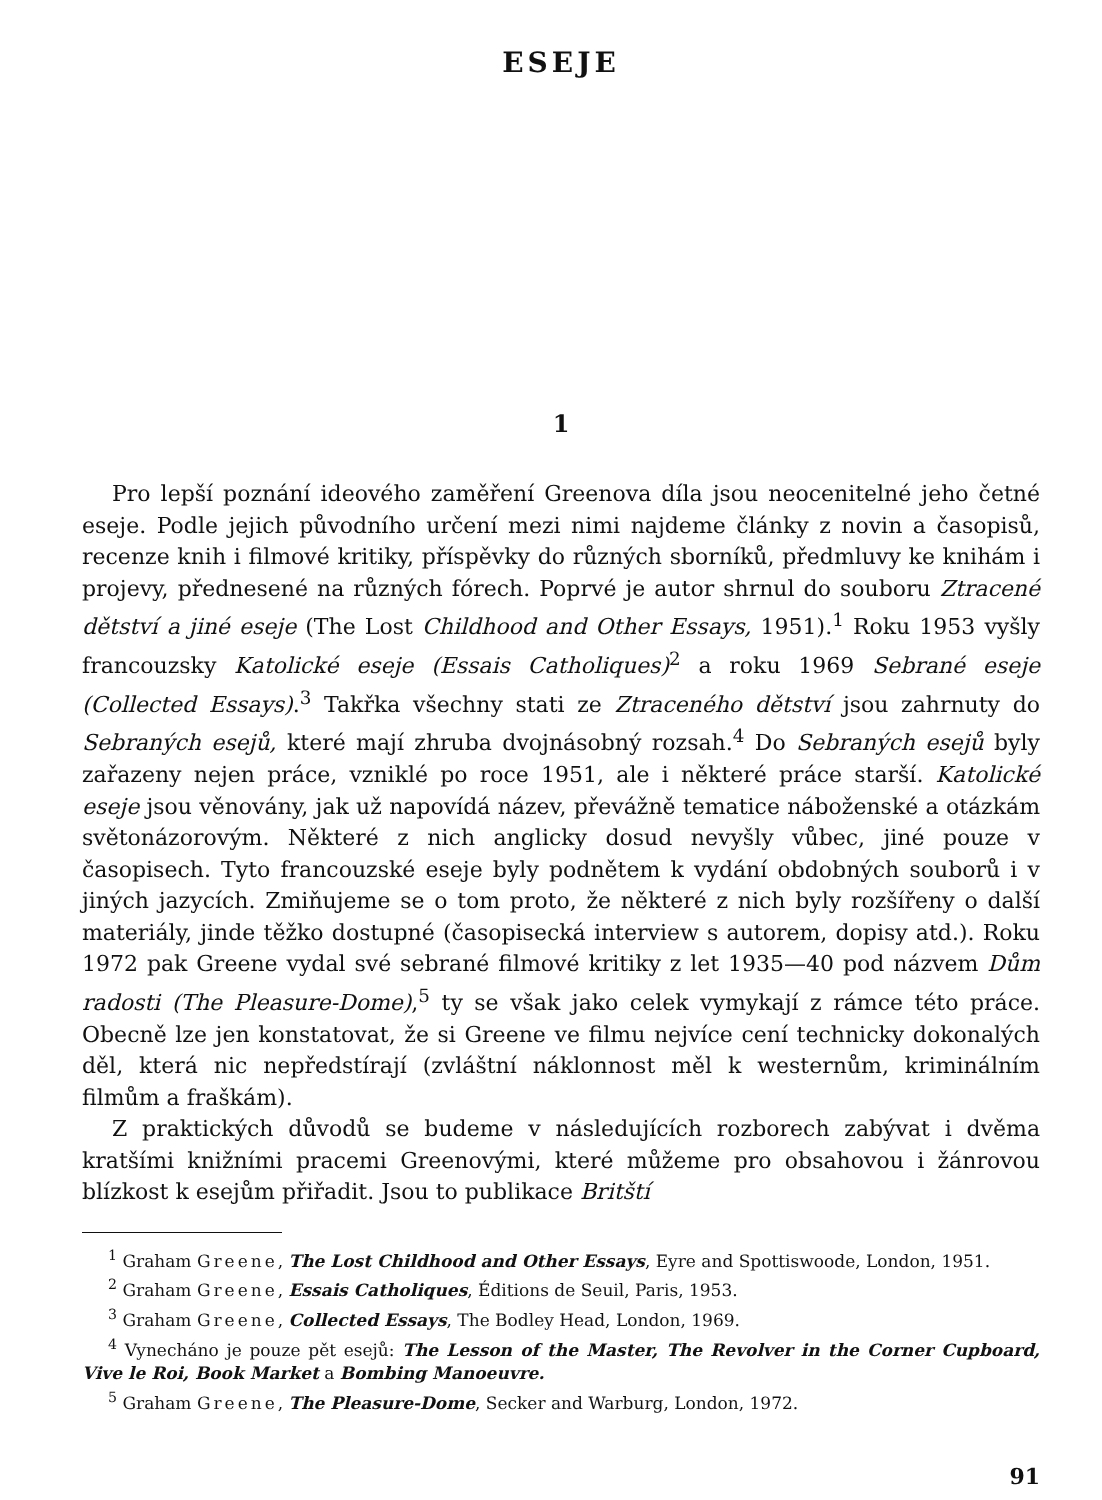ESEJE
1
Pro lepší poznání ideového zaměření Greenova díla jsou neocenitelné jeho četné eseje. Podle jejich původního určení mezi nimi najdeme články z novin a časopisů, recenze knih i filmové kritiky, příspěvky do různých sborníků, předmluvy ke knihám i projevy, přednesené na různých fórech. Poprvé je autor shrnul do souboru Ztracené dětství a jiné eseje (The Lost Childhood and Other Essays, 1951).<sup>1</sup> Roku 1953 vyšly francouzsky Katolické eseje (Essais Catholiques)<sup>2</sup> a roku 1969 Sebrané eseje (Collected Essays).<sup>3</sup> Takřka všechny stati ze Ztraceného dětství jsou zahrnuty do Sebraných esejů, které mají zhruba dvojnásobný rozsah.<sup>4</sup> Do Sebraných esejů byly zařazeny nejen práce, vzniklé po roce 1951, ale i některé práce starší. Katolické eseje jsou věnovány, jak už napovídá název, převážně tematice náboženské a otázkám světonázorovým. Některé z nich anglicky dosud nevyšly vůbec, jiné pouze v časopisech. Tyto francouzské eseje byly podnětem k vydání obdobných souborů i v jiných jazycích. Zmiňujeme se o tom proto, že některé z nich byly rozšířeny o další materiály, jinde těžko dostupné (časopisecká interview s autorem, dopisy atd.). Roku 1972 pak Greene vydal své sebrané filmové kritiky z let 1935—40 pod názvem Dům radosti (The Pleasure-Dome),<sup>5</sup> ty se však jako celek vymykají z rámce této práce. Obecně lze jen konstatovat, že si Greene ve filmu nejvíce cení technicky dokonalých děl, která nic nepředstírají (zvláštní náklonnost měl k westernům, kriminálním filmům a fraškám).
Z praktických důvodů se budeme v následujících rozborech zabývat i dvěma kratšími knižními pracemi Greenovými, které můžeme pro obsahovou i žánrovou blízkost k esejům přiřadit. Jsou to publikace Britští
<sup>1</sup> Graham Greene, The Lost Childhood and Other Essays, Eyre and Spottiswoode, London, 1951.
<sup>2</sup> Graham Greene, Essais Catholiques, Éditions de Seuil, Paris, 1953.
<sup>3</sup> Graham Greene, Collected Essays, The Bodley Head, London, 1969.
<sup>4</sup> Vynecháno je pouze pět esejů: The Lesson of the Master, The Revolver in the Corner Cupboard, Vive le Roi, Book Market a Bombing Manoeuvre.
<sup>5</sup> Graham Greene, The Pleasure-Dome, Secker and Warburg, London, 1972.
91